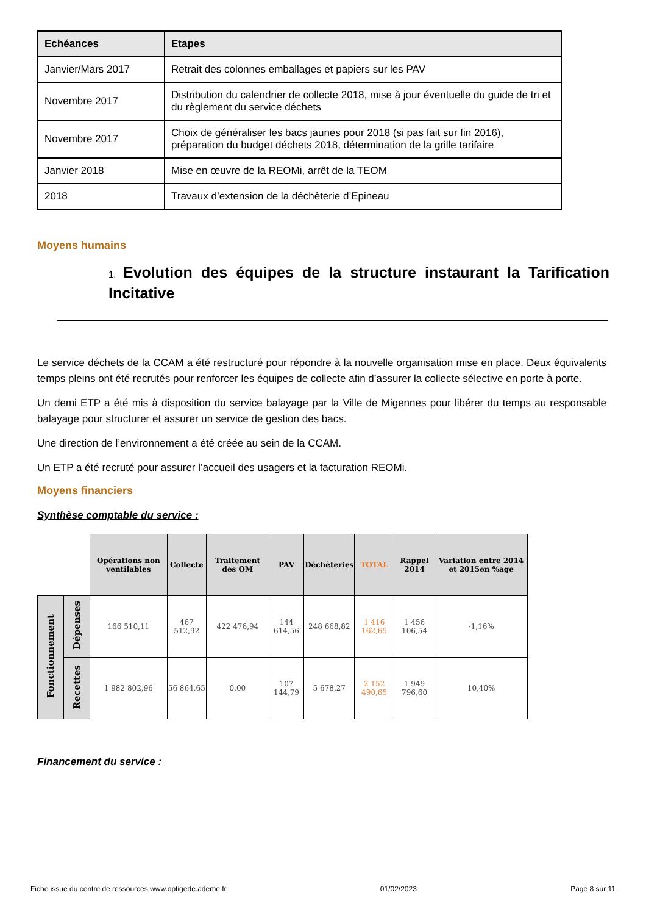| Echéances | Etapes |
| --- | --- |
| Janvier/Mars 2017 | Retrait des colonnes emballages et papiers sur les PAV |
| Novembre 2017 | Distribution du calendrier de collecte 2018, mise à jour éventuelle du guide de tri et du règlement du service déchets |
| Novembre 2017 | Choix de généraliser les bacs jaunes pour 2018 (si pas fait sur fin 2016), préparation du budget déchets 2018, détermination de la grille tarifaire |
| Janvier 2018 | Mise en œuvre de la REOMi, arrêt de la TEOM |
| 2018 | Travaux d’extension de la déchèterie d’Epineau |
Moyens humains
1. Evolution des équipes de la structure instaurant la Tarification Incitative
Le service déchets de la CCAM a été restructuré pour répondre à la nouvelle organisation mise en place. Deux équivalents temps pleins ont été recrutés pour renforcer les équipes de collecte afin d’assurer la collecte sélective en porte à porte.
Un demi ETP a été mis à disposition du service balayage par la Ville de Migennes pour libérer du temps au responsable balayage pour structurer et assurer un service de gestion des bacs.
Une direction de l’environnement a été créée au sein de la CCAM.
Un ETP a été recruté pour assurer l’accueil des usagers et la facturation REOMi.
Moyens financiers
Synthèse comptable du service :
| | | Opérations non ventilables | Collecte | Traitement des OM | PAV | Déchèteries | TOTAL | Rappel 2014 | Variation entre 2014 et 2015en %age |
| Fonctionnement | Dépenses | 166 510,11 | 467 512,92 | 422 476,94 | 144 614,56 | 248 668,82 | 1 416 162,65 | 1 456 106,54 | -1,16% |
| | Recettes | 1 982 802,96 | 56 864,65 | 0,00 | 107 144,79 | 5 678,27 | 2 152 490,65 | 1 949 796,60 | 10,40% |
Financement du service :
Fiche issue du centre de ressources www.optigede.ademe.fr 01/02/2023 Page 8 sur 11